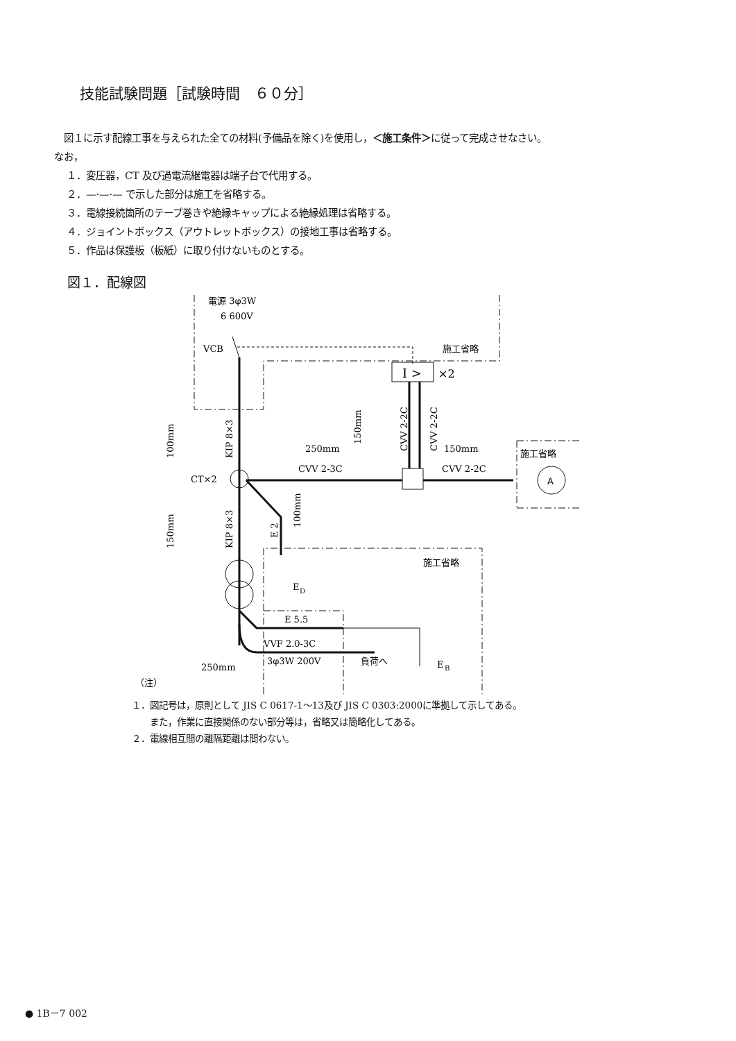技能試験問題［試験時間　６０分］
　図１に示す配線工事を与えられた全ての材料(予備品を除く)を使用し，＜施工条件＞に従って完成させなさい。
なお，
１．変圧器，CT 及び過電流継電器は端子台で代用する。
２．—·—·— で示した部分は施工を省略する。
３．電線接続箇所のテープ巻きや絶縁キャップによる絶縁処理は省略する。
４．ジョイントボックス（アウトレットボックス）の接地工事は省略する。
５．作品は保護板（板紙）に取り付けないものとする。
図１．配線図
電源 3φ3W
6 600V
VCB
施工省略
I >
×2
CT×2
250mm
150mm
CVV 2-3C
CVV 2-2C
A
施工省略
施工省略
E
D
E 5.5
VVF 2.0-3C
3φ3W 200V
負荷へ
E
B
250mm
KIP 8×3
KIP 8×3
100mm
150mm
150mm
CVV 2-2C
CVV 2-2C
E 2
100mm
（注）
　
１．図記号は，原則として JIS C 0617-1～13及び JIS C 0303:2000に準拠して示してある。
　　また，作業に直接関係のない部分等は，省略又は簡略化してある。
２．電線相互間の離隔距離は問わない。
● 1B－7 002